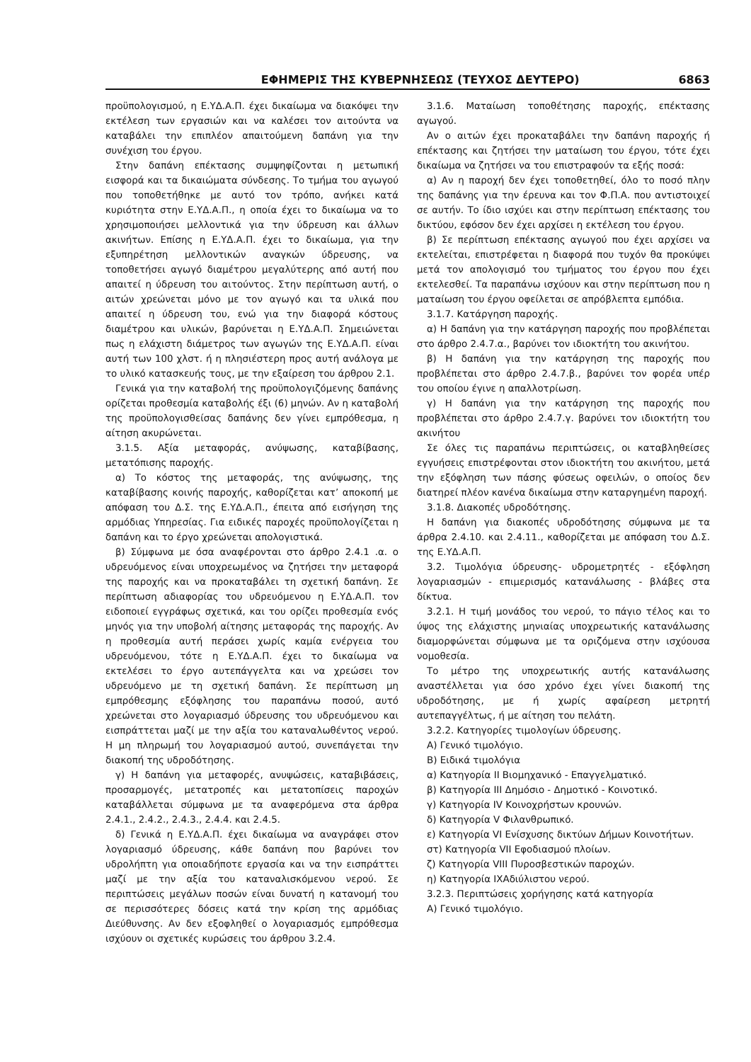ΕΦΗΜΕΡΙΣ ΤΗΣ ΚΥΒΕΡΝΗΣΕΩΣ (ΤΕΥΧΟΣ ΔΕΥΤΕΡΟ) 6863
προϋπολογισμού, η Ε.ΥΔ.Α.Π. έχει δικαίωμα να διακόψει την εκτέλεση των εργασιών και να καλέσει τον αιτούντα να καταβάλει την επιπλέον απαιτούμενη δαπάνη για την συνέχιση του έργου.
Στην δαπάνη επέκτασης συμψηφίζονται η μετωπική εισφορά και τα δικαιώματα σύνδεσης. Το τμήμα του αγωγού που τοποθετήθηκε με αυτό τον τρόπο, ανήκει κατά κυριότητα στην Ε.ΥΔ.Α.Π., η οποία έχει το δικαίωμα να το χρησιμοποιήσει μελλοντικά για την ύδρευση και άλλων ακινήτων. Επίσης η Ε.ΥΔ.Α.Π. έχει το δικαίωμα, για την εξυπηρέτηση μελλοντικών αναγκών ύδρευσης, να τοποθετήσει αγωγό διαμέτρου μεγαλύτερης από αυτή που απαιτεί η ύδρευση του αιτούντος. Στην περίπτωση αυτή, ο αιτών χρεώνεται μόνο με τον αγωγό και τα υλικά που απαιτεί η ύδρευση του, ενώ για την διαφορά κόστους διαμέτρου και υλικών, βαρύνεται η Ε.ΥΔ.Α.Π. Σημειώνεται πως η ελάχιστη διάμετρος των αγωγών της Ε.ΥΔ.Α.Π. είναι αυτή των 100 χλστ. ή η πλησιέστερη προς αυτή ανάλογα με το υλικό κατασκευής τους, με την εξαίρεση του άρθρου 2.1.
Γενικά για την καταβολή της προϋπολογιζόμενης δαπάνης ορίζεται προθεσμία καταβολής έξι (6) μηνών. Αν η καταβολή της προϋπολογισθείσας δαπάνης δεν γίνει εμπρόθεσμα, η αίτηση ακυρώνεται.
3.1.5. Αξία μεταφοράς, ανύψωσης, καταβίβασης, μετατόπισης παροχής.
α) Το κόστος της μεταφοράς, της ανύψωσης, της καταβίβασης κοινής παροχής, καθορίζεται κατ’ αποκοπή με απόφαση του Δ.Σ. της Ε.ΥΔ.Α.Π., έπειτα από εισήγηση της αρμόδιας Υπηρεσίας. Για ειδικές παροχές προϋπολογίζεται η δαπάνη και το έργο χρεώνεται απολογιστικά.
β) Σύμφωνα με όσα αναφέρονται στο άρθρο 2.4.1 .α. ο υδρευόμενος είναι υποχρεωμένος να ζητήσει την μεταφορά της παροχής και να προκαταβάλει τη σχετική δαπάνη. Σε περίπτωση αδιαφορίας του υδρευόμενου η Ε.ΥΔ.Α.Π. τον ειδοποιεί εγγράφως σχετικά, και του ορίζει προθεσμία ενός μηνός για την υποβολή αίτησης μεταφοράς της παροχής. Αν η προθεσμία αυτή περάσει χωρίς καμία ενέργεια του υδρευόμενου, τότε η Ε.ΥΔ.Α.Π. έχει το δικαίωμα να εκτελέσει το έργο αυτεπάγγελτα και να χρεώσει τον υδρευόμενο με τη σχετική δαπάνη. Σε περίπτωση μη εμπρόθεσμης εξόφλησης του παραπάνω ποσού, αυτό χρεώνεται στο λογαριασμό ύδρευσης του υδρευόμενου και εισπράττεται μαζί με την αξία του καταναλωθέντος νερού. Η μη πληρωμή του λογαριασμού αυτού, συνεπάγεται την διακοπή της υδροδότησης.
γ) Η δαπάνη για μεταφορές, ανυψώσεις, καταβιβάσεις, προσαρμογές, μετατροπές και μετατοπίσεις παροχών καταβάλλεται σύμφωνα με τα αναφερόμενα στα άρθρα 2.4.1., 2.4.2., 2.4.3., 2.4.4. και 2.4.5.
δ) Γενικά η Ε.ΥΔ.Α.Π. έχει δικαίωμα να αναγράφει στον λογαριασμό ύδρευσης, κάθε δαπάνη που βαρύνει τον υδρολήπτη για οποιαδήποτε εργασία και να την εισπράττει μαζί με την αξία του καταναλισκόμενου νερού. Σε περιπτώσεις μεγάλων ποσών είναι δυνατή η κατανομή του σε περισσότερες δόσεις κατά την κρίση της αρμόδιας Διεύθυνσης. Αν δεν εξοφληθεί ο λογαριασμός εμπρόθεσμα ισχύουν οι σχετικές κυρώσεις του άρθρου 3.2.4.
3.1.6. Ματαίωση τοποθέτησης παροχής, επέκτασης αγωγού.
Αν ο αιτών έχει προκαταβάλει την δαπάνη παροχής ή επέκτασης και ζητήσει την ματαίωση του έργου, τότε έχει δικαίωμα να ζητήσει να του επιστραφούν τα εξής ποσά:
α) Αν η παροχή δεν έχει τοποθετηθεί, όλο το ποσό πλην της δαπάνης για την έρευνα και τον Φ.Π.Α. που αντιστοιχεί σε αυτήν. Το ίδιο ισχύει και στην περίπτωση επέκτασης του δικτύου, εφόσον δεν έχει αρχίσει η εκτέλεση του έργου.
β) Σε περίπτωση επέκτασης αγωγού που έχει αρχίσει να εκτελείται, επιστρέφεται η διαφορά που τυχόν θα προκύψει μετά τον απολογισμό του τμήματος του έργου που έχει εκτελεσθεί. Τα παραπάνω ισχύουν και στην περίπτωση που η ματαίωση του έργου οφείλεται σε απρόβλεπτα εμπόδια.
3.1.7. Κατάργηση παροχής.
α) Η δαπάνη για την κατάργηση παροχής που προβλέπεται στο άρθρο 2.4.7.α., βαρύνει τον ιδιοκτήτη του ακινήτου.
β) Η δαπάνη για την κατάργηση της παροχής που προβλέπεται στο άρθρο 2.4.7.β., βαρύνει τον φορέα υπέρ του οποίου έγινε η απαλλοτρίωση.
γ) Η δαπάνη για την κατάργηση της παροχής που προβλέπεται στο άρθρο 2.4.7.γ. βαρύνει τον ιδιοκτήτη του ακινήτου
Σε όλες τις παραπάνω περιπτώσεις, οι καταβληθείσες εγγυήσεις επιστρέφονται στον ιδιοκτήτη του ακινήτου, μετά την εξόφληση των πάσης φύσεως οφειλών, ο οποίος δεν διατηρεί πλέον κανένα δικαίωμα στην καταργημένη παροχή.
3.1.8. Διακοπές υδροδότησης.
Η δαπάνη για διακοπές υδροδότησης σύμφωνα με τα άρθρα 2.4.10. και 2.4.11., καθορίζεται με απόφαση του Δ.Σ. της Ε.ΥΔ.Α.Π.
3.2. Τιμολόγια ύδρευσης- υδρομετρητές - εξόφληση λογαριασμών - επιμερισμός κατανάλωσης - βλάβες στα δίκτυα.
3.2.1. Η τιμή μονάδος του νερού, το πάγιο τέλος και το ύψος της ελάχιστης μηνιαίας υποχρεωτικής κατανάλωσης διαμορφώνεται σύμφωνα με τα οριζόμενα στην ισχύουσα νομοθεσία.
Το μέτρο της υποχρεωτικής αυτής κατανάλωσης αναστέλλεται για όσο χρόνο έχει γίνει διακοπή της υδροδότησης, με ή χωρίς αφαίρεση μετρητή αυτεπαγγέλτως, ή με αίτηση του πελάτη.
3.2.2. Κατηγορίες τιμολογίων ύδρευσης.
Α) Γενικό τιμολόγιο.
Β) Ειδικά τιμολόγια
α) Κατηγορία ΙΙ Βιομηχανικό - Επαγγελματικό.
β) Κατηγορία ΙΙΙ Δημόσιο - Δημοτικό - Κοινοτικό.
γ) Κατηγορία IV Κοινοχρήστων κρουνών.
δ) Κατηγορία V Φιλανθρωπικό.
ε) Κατηγορία VI Ενίσχυσης δικτύων Δήμων Κοινοτήτων.
στ) Κατηγορία VII Εφοδιασμού πλοίων.
ζ) Κατηγορία VIII Πυροσβεστικών παροχών.
η) Κατηγορία ΙΧΑδιύλιστου νερού.
3.2.3. Περιπτώσεις χορήγησης κατά κατηγορία
Α) Γενικό τιμολόγιο.